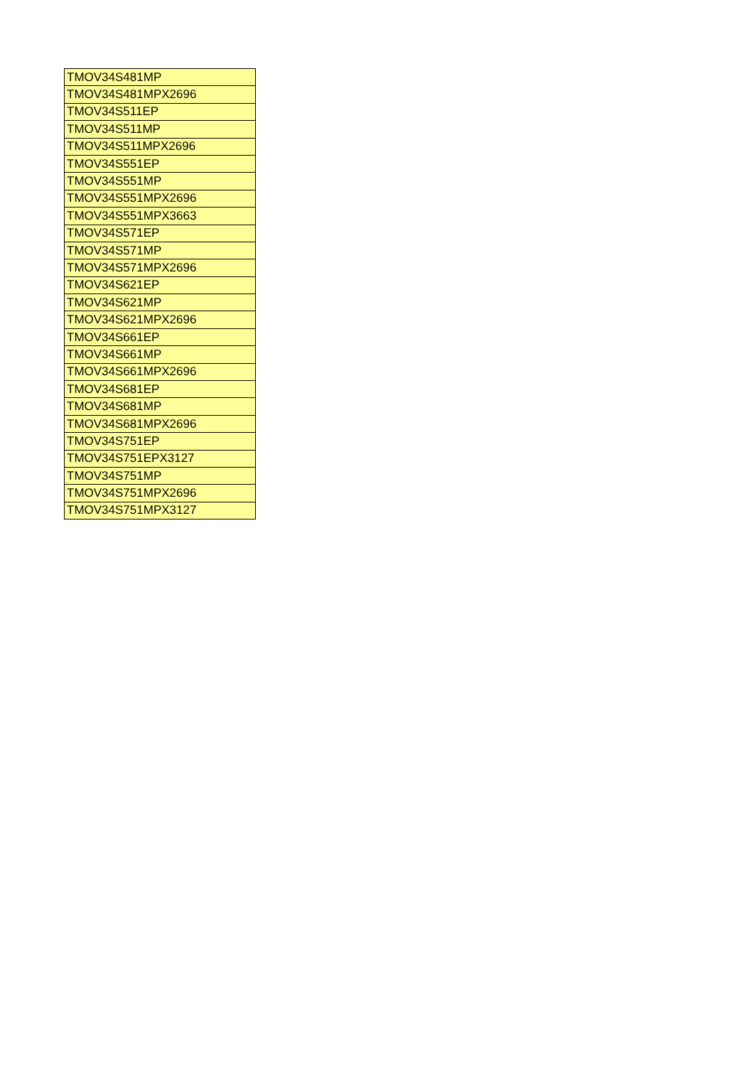| TMOV34S481MP |
| TMOV34S481MPX2696 |
| TMOV34S511EP |
| TMOV34S511MP |
| TMOV34S511MPX2696 |
| TMOV34S551EP |
| TMOV34S551MP |
| TMOV34S551MPX2696 |
| TMOV34S551MPX3663 |
| TMOV34S571EP |
| TMOV34S571MP |
| TMOV34S571MPX2696 |
| TMOV34S621EP |
| TMOV34S621MP |
| TMOV34S621MPX2696 |
| TMOV34S661EP |
| TMOV34S661MP |
| TMOV34S661MPX2696 |
| TMOV34S681EP |
| TMOV34S681MP |
| TMOV34S681MPX2696 |
| TMOV34S751EP |
| TMOV34S751EPX3127 |
| TMOV34S751MP |
| TMOV34S751MPX2696 |
| TMOV34S751MPX3127 |